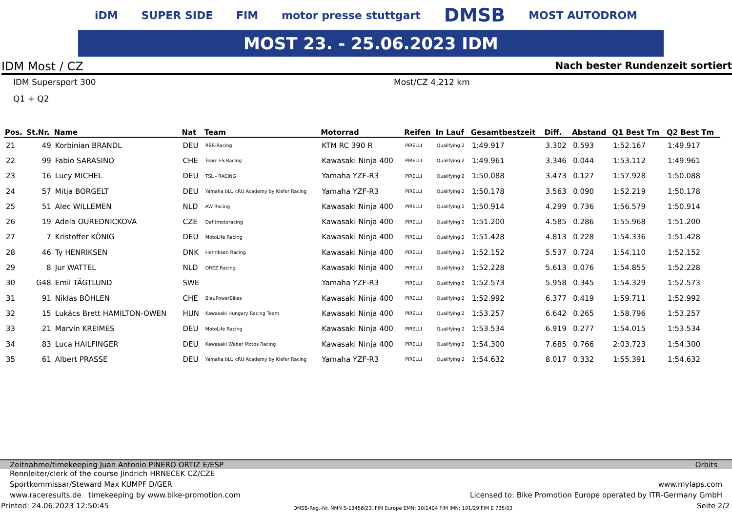iDM SUPER SIDE FIM motor presse stuttgart DMSB MOST AUTODROM
MOST 23. - 25.06.2023 IDM
IDM Most / CZ Nach bester Rundenzeit sortiert
IDM Supersport 300 Most/CZ 4,212 km
Q1 + Q2
| Pos. | St.Nr. | Name | Nat | Team | Motorrad | Reifen | In Lauf | Gesamtbestzeit | Diff. | Abstand | Q1 Best Tm | Q2 Best Tm |
| --- | --- | --- | --- | --- | --- | --- | --- | --- | --- | --- | --- | --- |
| 21 | 49 | Korbinian BRANDL | DEU | RBR-Racing | KTM RC 390 R | PIRELLI | Qualifying 2 | 1:49.917 | 3.302 | 0.593 | 1:52.167 | 1:49.917 |
| 22 | 99 | Fabio SARASINO | CHE | Team FS Racing | Kawasaki Ninja 400 | PIRELLI | Qualifying 2 | 1:49.961 | 3.346 | 0.044 | 1:53.112 | 1:49.961 |
| 23 | 16 | Lucy MICHEL | DEU | TSL - RACING | Yamaha YZF-R3 | PIRELLI | Qualifying 2 | 1:50.088 | 3.473 | 0.127 | 1:57.928 | 1:50.088 |
| 24 | 57 | Mitja BORGELT | DEU | Yamaha bLU cRU Academy by Kiefer Racing | Yamaha YZF-R3 | PIRELLI | Qualifying 2 | 1:50.178 | 3.563 | 0.090 | 1:52.219 | 1:50.178 |
| 25 | 51 | Alec WILLEMEN | NLD | AW Racing | Kawasaki Ninja 400 | PIRELLI | Qualifying 2 | 1:50.914 | 4.299 | 0.736 | 1:56.579 | 1:50.914 |
| 26 | 19 | Adela OUREDNICKOVA | CZE | Dafitmotoracing | Kawasaki Ninja 400 | PIRELLI | Qualifying 2 | 1:51.200 | 4.585 | 0.286 | 1:55.968 | 1:51.200 |
| 27 | 7 | Kristoffer KÖNIG | DEU | MotoLife Racing | Kawasaki Ninja 400 | PIRELLI | Qualifying 2 | 1:51.428 | 4.813 | 0.228 | 1:54.336 | 1:51.428 |
| 28 | 46 | Ty HENRIKSEN | DNK | Henriksen Racing | Kawasaki Ninja 400 | PIRELLI | Qualifying 2 | 1:52.152 | 5.537 | 0.724 | 1:54.110 | 1:52.152 |
| 29 | 8 | Jur WATTEL | NLD | OREZ Racing | Kawasaki Ninja 400 | PIRELLI | Qualifying 2 | 1:52.228 | 5.613 | 0.076 | 1:54.855 | 1:52.228 |
| 30 | G48 | Emil TÄGTLUND | SWE | | Yamaha YZF-R3 | PIRELLI | Qualifying 2 | 1:52.573 | 5.958 | 0.345 | 1:54.329 | 1:52.573 |
| 31 | 91 | Niklas BÖHLEN | CHE | BlauPowerBikes | Kawasaki Ninja 400 | PIRELLI | Qualifying 2 | 1:52.992 | 6.377 | 0.419 | 1:59.711 | 1:52.992 |
| 32 | 15 | Lukács Brett HAMILTON-OWEN | HUN | Kawasaki Hungary Racing Team | Kawasaki Ninja 400 | PIRELLI | Qualifying 2 | 1:53.257 | 6.642 | 0.265 | 1:58.796 | 1:53.257 |
| 33 | 21 | Marvin KREIMES | DEU | MotoLife Racing | Kawasaki Ninja 400 | PIRELLI | Qualifying 2 | 1:53.534 | 6.919 | 0.277 | 1:54.015 | 1:53.534 |
| 34 | 83 | Luca HAILFINGER | DEU | Kawasaki Weber Motos Racing | Kawasaki Ninja 400 | PIRELLI | Qualifying 2 | 1:54.300 | 7.685 | 0.766 | 2:03.723 | 1:54.300 |
| 35 | 61 | Albert PRASSE | DEU | Yamaha bLU cRU Academy by Kiefer Racing | Yamaha YZF-R3 | PIRELLI | Qualifying 2 | 1:54.632 | 8.017 | 0.332 | 1:55.391 | 1:54.632 |
Zeitnahme/timekeeping Juan Antonio PINERO ORTIZ E/ESP Orbits
Rennleiter/clerk of the course Jindrich HRNECEK CZ/CZE
Sportkommissar/Steward Max KUMPF D/GER www.mylaps.com
www.raceresults.de timekeeping by www.bike-promotion.com Licensed to: Bike Promotion Europe operated by ITR-Germany GmbH
Printed: 24.06.2023 12:50:45 DMSB-Reg.-Nr. NMN S-13456/23, FIM Europe EMN: 10/1404 FIM IMN: 191/29 FIM E 735/03 Seite 2/2